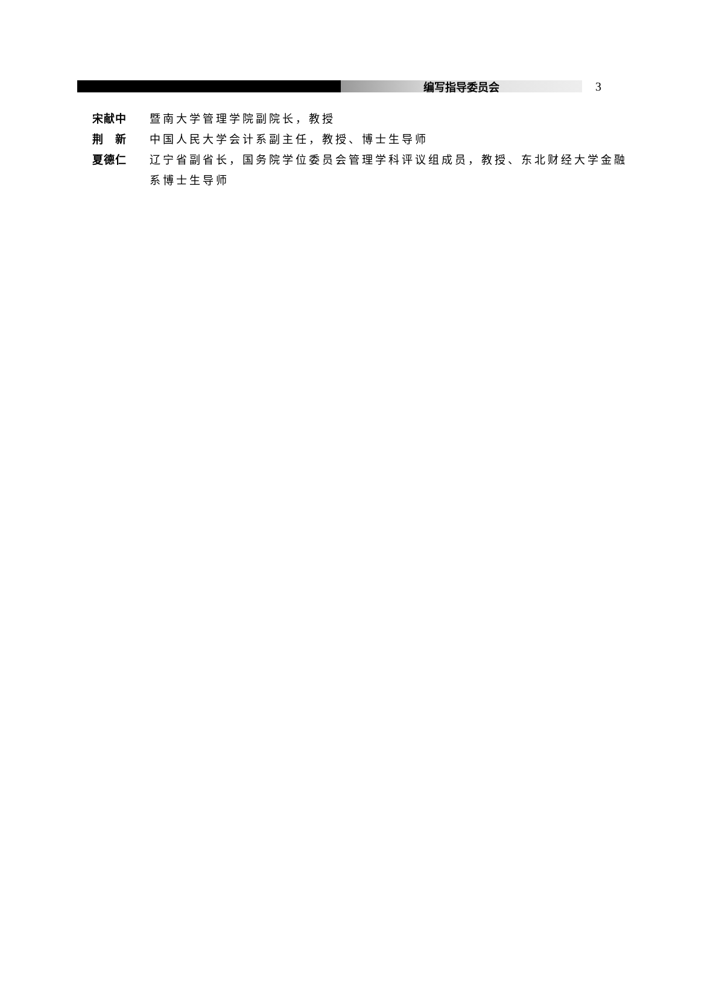编写指导委员会
3
宋献中 暨南大学管理学院副院长，教授
荆　新 中国人民大学会计系副主任，教授、博士生导师
夏德仁 辽宁省副省长，国务院学位委员会管理学科评议组成员，教授、东北财经大学金融系博士生导师